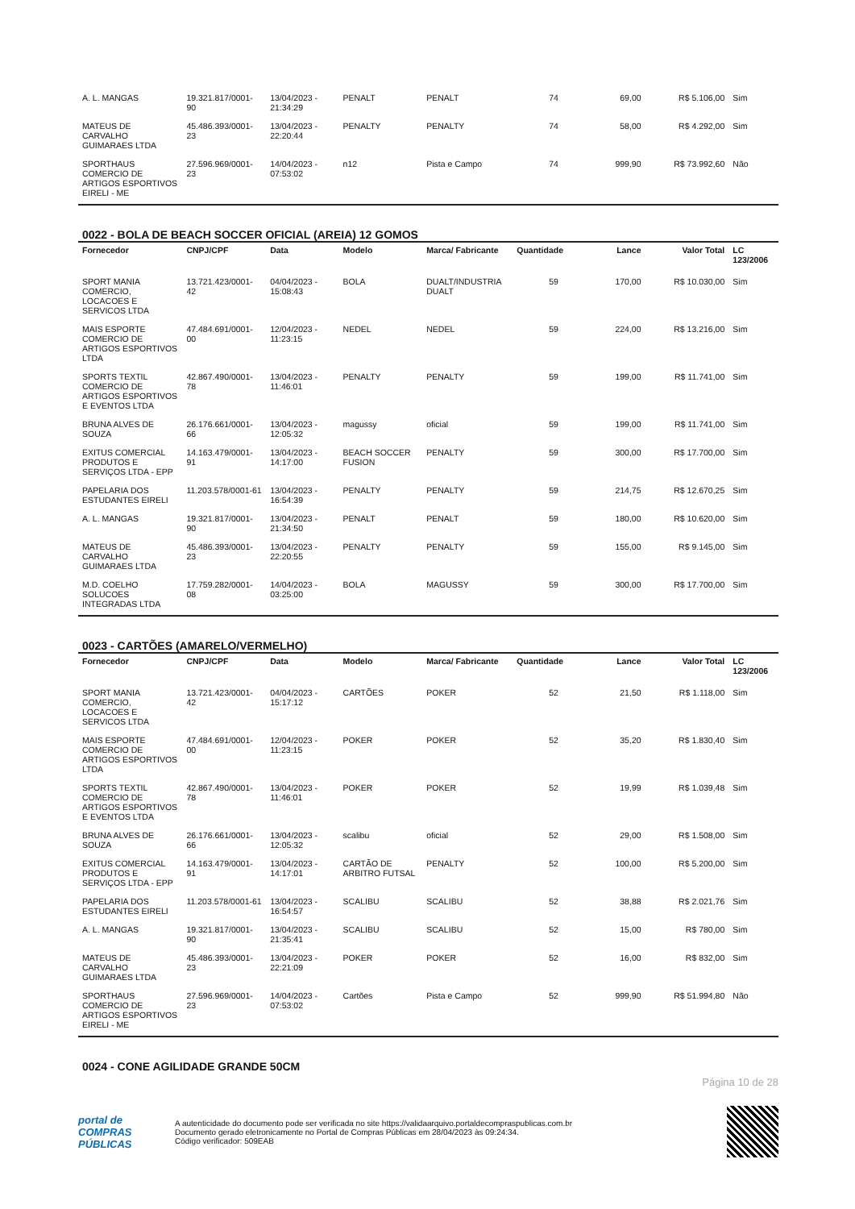| A. L. MANGAS | 19.321.817/0001-90 | 13/04/2023 - 21:34:29 | PENALT | PENALT | 74 | 69,00 | R$ 5.106,00 | Sim |
| MATEUS DE CARVALHO GUIMARAES LTDA | 45.486.393/0001-23 | 13/04/2023 - 22:20:44 | PENALTY | PENALTY | 74 | 58,00 | R$ 4.292,00 | Sim |
| SPORTHAUS COMERCIO DE ARTIGOS ESPORTIVOS EIRELI - ME | 27.596.969/0001-23 | 14/04/2023 - 07:53:02 | n12 | Pista e Campo | 74 | 999,90 | R$ 73.992,60 | Não |
0022 - BOLA DE BEACH SOCCER OFICIAL (AREIA) 12 GOMOS
| Fornecedor | CNPJ/CPF | Data | Modelo | Marca/ Fabricante | Quantidade | Lance | Valor Total | LC 123/2006 |
| --- | --- | --- | --- | --- | --- | --- | --- | --- |
| SPORT MANIA COMERCIO, LOCACOES E SERVICOS LTDA | 13.721.423/0001-42 | 04/04/2023 - 15:08:43 | BOLA | DUALT/INDUSTRIA DUALT | 59 | 170,00 | R$ 10.030,00 | Sim |
| MAIS ESPORTE COMERCIO DE ARTIGOS ESPORTIVOS LTDA | 47.484.691/0001-00 | 12/04/2023 - 11:23:15 | NEDEL | NEDEL | 59 | 224,00 | R$ 13.216,00 | Sim |
| SPORTS TEXTIL COMERCIO DE ARTIGOS ESPORTIVOS E EVENTOS LTDA | 42.867.490/0001-78 | 13/04/2023 - 11:46:01 | PENALTY | PENALTY | 59 | 199,00 | R$ 11.741,00 | Sim |
| BRUNA ALVES DE SOUZA | 26.176.661/0001-66 | 13/04/2023 - 12:05:32 | magussy | oficial | 59 | 199,00 | R$ 11.741,00 | Sim |
| EXITUS COMERCIAL PRODUTOS E SERVIÇOS LTDA - EPP | 14.163.479/0001-91 | 13/04/2023 - 14:17:00 | BEACH SOCCER FUSION | PENALTY | 59 | 300,00 | R$ 17.700,00 | Sim |
| PAPELARIA DOS ESTUDANTES EIRELI | 11.203.578/0001-61 | 13/04/2023 - 16:54:39 | PENALTY | PENALTY | 59 | 214,75 | R$ 12.670,25 | Sim |
| A. L. MANGAS | 19.321.817/0001-90 | 13/04/2023 - 21:34:50 | PENALT | PENALT | 59 | 180,00 | R$ 10.620,00 | Sim |
| MATEUS DE CARVALHO GUIMARAES LTDA | 45.486.393/0001-23 | 13/04/2023 - 22:20:55 | PENALTY | PENALTY | 59 | 155,00 | R$ 9.145,00 | Sim |
| M.D. COELHO SOLUCOES INTEGRADAS LTDA | 17.759.282/0001-08 | 14/04/2023 - 03:25:00 | BOLA | MAGUSSY | 59 | 300,00 | R$ 17.700,00 | Sim |
0023 - CARTÕES (AMARELO/VERMELHO)
| Fornecedor | CNPJ/CPF | Data | Modelo | Marca/ Fabricante | Quantidade | Lance | Valor Total | LC 123/2006 |
| --- | --- | --- | --- | --- | --- | --- | --- | --- |
| SPORT MANIA COMERCIO, LOCACOES E SERVICOS LTDA | 13.721.423/0001-42 | 04/04/2023 - 15:17:12 | CARTÕES | POKER | 52 | 21,50 | R$ 1.118,00 | Sim |
| MAIS ESPORTE COMERCIO DE ARTIGOS ESPORTIVOS LTDA | 47.484.691/0001-00 | 12/04/2023 - 11:23:15 | POKER | POKER | 52 | 35,20 | R$ 1.830,40 | Sim |
| SPORTS TEXTIL COMERCIO DE ARTIGOS ESPORTIVOS E EVENTOS LTDA | 42.867.490/0001-78 | 13/04/2023 - 11:46:01 | POKER | POKER | 52 | 19,99 | R$ 1.039,48 | Sim |
| BRUNA ALVES DE SOUZA | 26.176.661/0001-66 | 13/04/2023 - 12:05:32 | scalibu | oficial | 52 | 29,00 | R$ 1.508,00 | Sim |
| EXITUS COMERCIAL PRODUTOS E SERVIÇOS LTDA - EPP | 14.163.479/0001-91 | 13/04/2023 - 14:17:01 | CARTÃO DE ARBITRO FUTSAL | PENALTY | 52 | 100,00 | R$ 5.200,00 | Sim |
| PAPELARIA DOS ESTUDANTES EIRELI | 11.203.578/0001-61 | 13/04/2023 - 16:54:57 | SCALIBU | SCALIBU | 52 | 38,88 | R$ 2.021,76 | Sim |
| A. L. MANGAS | 19.321.817/0001-90 | 13/04/2023 - 21:35:41 | SCALIBU | SCALIBU | 52 | 15,00 | R$ 780,00 | Sim |
| MATEUS DE CARVALHO GUIMARAES LTDA | 45.486.393/0001-23 | 13/04/2023 - 22:21:09 | POKER | POKER | 52 | 16,00 | R$ 832,00 | Sim |
| SPORTHAUS COMERCIO DE ARTIGOS ESPORTIVOS EIRELI - ME | 27.596.969/0001-23 | 14/04/2023 - 07:53:02 | Cartões | Pista e Campo | 52 | 999,90 | R$ 51.994,80 | Não |
0024 - CONE AGILIDADE GRANDE 50CM
Página 10 de 28
portal de
COMPRAS
PÚBLICAS
A autenticidade do documento pode ser verificada no site https://validaarquivo.portaldecompraspublicas.com.br
Documento gerado eletronicamente no Portal de Compras Públicas em 28/04/2023 às 09:24:34.
Código verificador: 509EAB